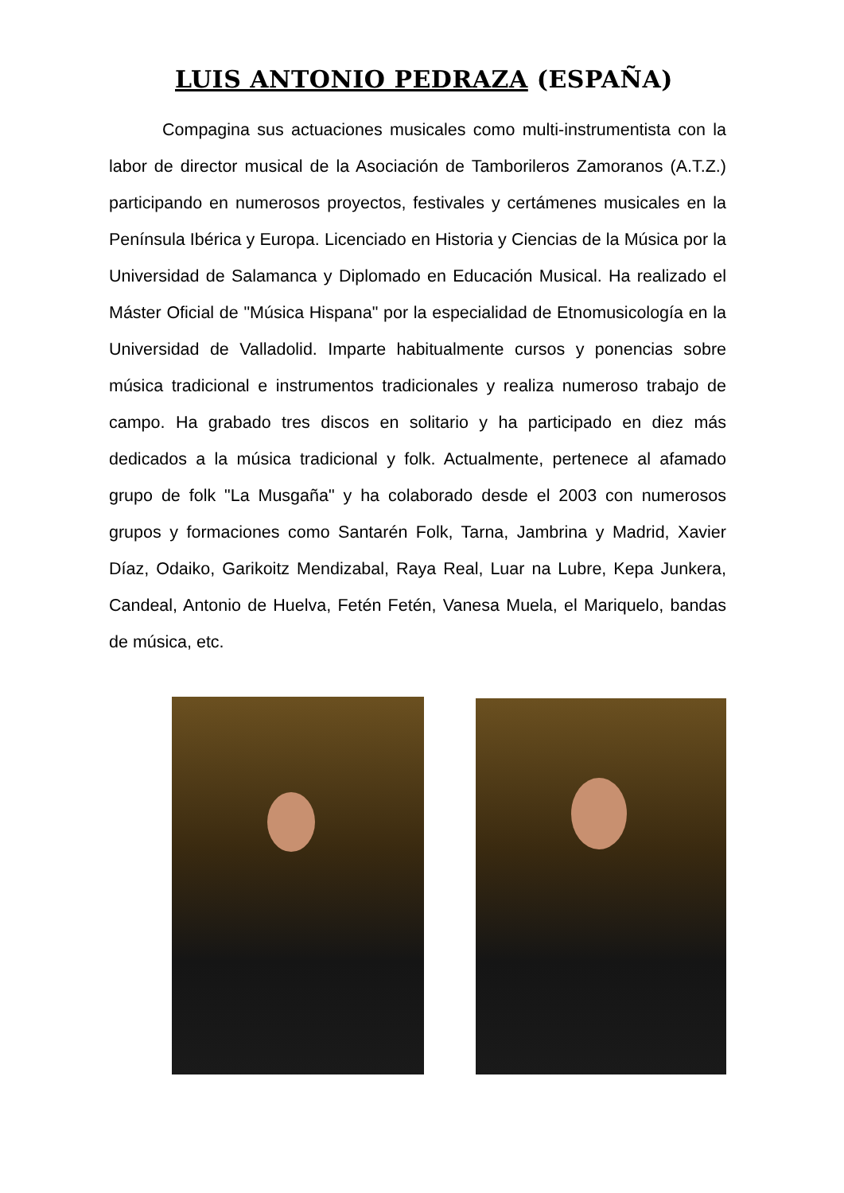LUIS ANTONIO PEDRAZA (ESPAÑA)
Compagina sus actuaciones musicales como multi-instrumentista con la labor de director musical de la Asociación de Tamborileros Zamoranos (A.T.Z.) participando en numerosos proyectos, festivales y certámenes musicales en la Península Ibérica y Europa. Licenciado en Historia y Ciencias de la Música por la Universidad de Salamanca y Diplomado en Educación Musical. Ha realizado el Máster Oficial de "Música Hispana" por la especialidad de Etnomusicología en la Universidad de Valladolid. Imparte habitualmente cursos y ponencias sobre música tradicional e instrumentos tradicionales y realiza numeroso trabajo de campo. Ha grabado tres discos en solitario y ha participado en diez más dedicados a la música tradicional y folk. Actualmente, pertenece al afamado grupo de folk "La Musgaña" y ha colaborado desde el 2003 con numerosos grupos y formaciones como Santarén Folk, Tarna, Jambrina y Madrid, Xavier Díaz, Odaiko, Garikoitz Mendizabal, Raya Real, Luar na Lubre, Kepa Junkera, Candeal, Antonio de Huelva, Fetén Fetén, Vanesa Muela, el Mariquelo, bandas de música, etc.